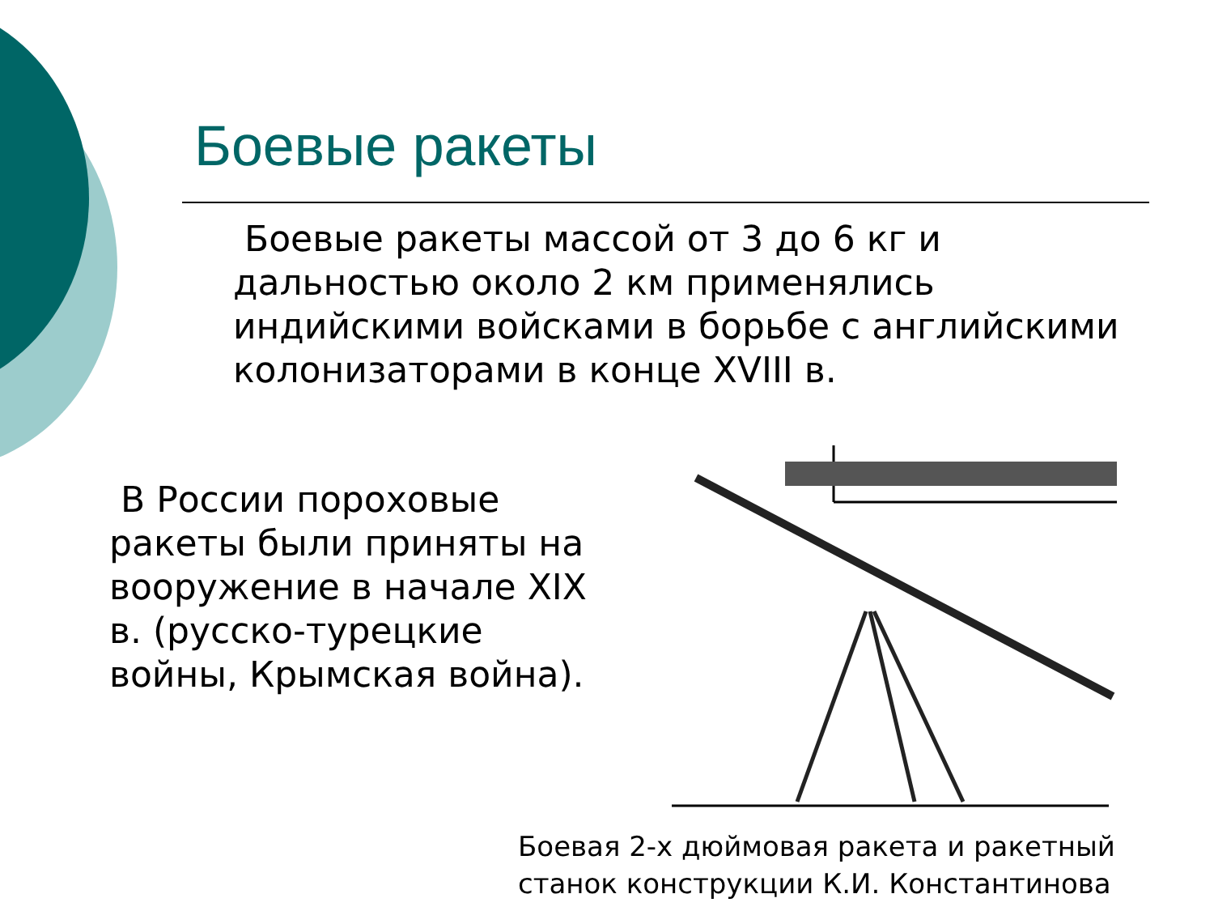Боевые ракеты
Боевые ракеты массой от 3 до 6 кг и дальностью около 2 км применялись индийскими войсками в борьбе с английскими колонизаторами в конце XVIII в.
В России пороховые ракеты были приняты на вооружение в начале XIX в. (русско-турецкие войны, Крымская война).
Боевая 2-х дюймовая ракета и ракетный
станок конструкции К.И. Константинова